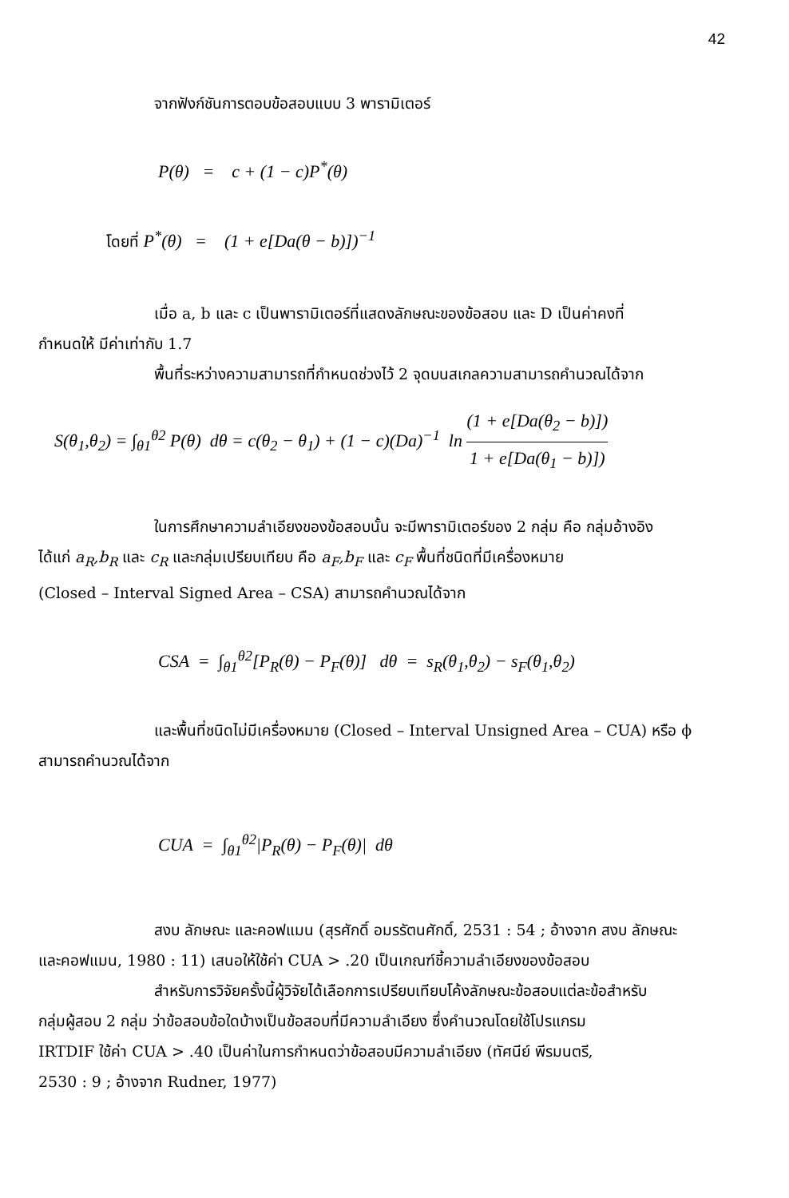42
จากฟังก์ชันการตอบข้อสอบแบบ 3 พารามิเตอร์
P(θ) = c + (1 − c)P<sup>*</sup>(θ)
โดยที่ P<sup>*</sup>(θ) = (1 + e[Da(θ − b)])<sup>−1</sup>
เมื่อ a, b และ c เป็นพารามิเตอร์ที่แสดงลักษณะของข้อสอบ และ D เป็นค่าคงที่
กำหนดให้ มีค่าเท่ากับ 1.7
พื้นที่ระหว่างความสามารถที่กำหนดช่วงไว้ 2 จุดบนสเกลความสามารถคำนวณได้จาก
S(θ<sub>1</sub>,θ<sub>2</sub>) = ∫<sub>θ1</sub><sup>θ2</sup> P(θ) dθ = c(θ<sub>2</sub> − θ<sub>1</sub>) + (1 − c)(Da)<sup>−1</sup> ln (1 + e[Da(θ<sub>2</sub> − b)]) 1 + e[Da(θ<sub>1</sub> − b)])
ในการศึกษาความลำเอียงของข้อสอบนั้น จะมีพารามิเตอร์ของ 2 กลุ่ม คือ กลุ่มอ้างอิง
ได้แก่ a<sub>R</sub>,b<sub>R</sub> และ c<sub>R</sub> และกลุ่มเปรียบเทียบ คือ a<sub>F</sub>,b<sub>F</sub> และ c<sub>F</sub> พื้นที่ชนิดที่มีเครื่องหมาย
(Closed – Interval Signed Area – CSA) สามารถคำนวณได้จาก
CSA = ∫<sub>θ1</sub><sup>θ2</sup>[P<sub>R</sub>(θ) − P<sub>F</sub>(θ)] dθ = s<sub>R</sub>(θ<sub>1</sub>,θ<sub>2</sub>) − s<sub>F</sub>(θ<sub>1</sub>,θ<sub>2</sub>)
และพื้นที่ชนิดไม่มีเครื่องหมาย (Closed – Interval Unsigned Area – CUA) หรือ ϕ
สามารถคำนวณได้จาก
CUA = ∫<sub>θ1</sub><sup>θ2</sup>|P<sub>R</sub>(θ) − P<sub>F</sub>(θ)| dθ
สงบ ลักษณะ และคอฟแมน (สุรศักดิ์ อมรรัตนศักดิ์, 2531 : 54 ; อ้างจาก สงบ ลักษณะ
และคอฟแมน, 1980 : 11) เสนอให้ใช้ค่า CUA > .20 เป็นเกณฑ์ชี้ความลำเอียงของข้อสอบ
สำหรับการวิจัยครั้งนี้ผู้วิจัยได้เลือกการเปรียบเทียบโค้งลักษณะข้อสอบแต่ละข้อสำหรับ
กลุ่มผู้สอบ 2 กลุ่ม ว่าข้อสอบข้อใดบ้างเป็นข้อสอบที่มีความลำเอียง ซึ่งคำนวณโดยใช้โปรแกรม
IRTDIF ใช้ค่า CUA > .40 เป็นค่าในการกำหนดว่าข้อสอบมีความลำเอียง (ทัศนีย์ พีรมนตรี,
2530 : 9 ; อ้างจาก Rudner, 1977)